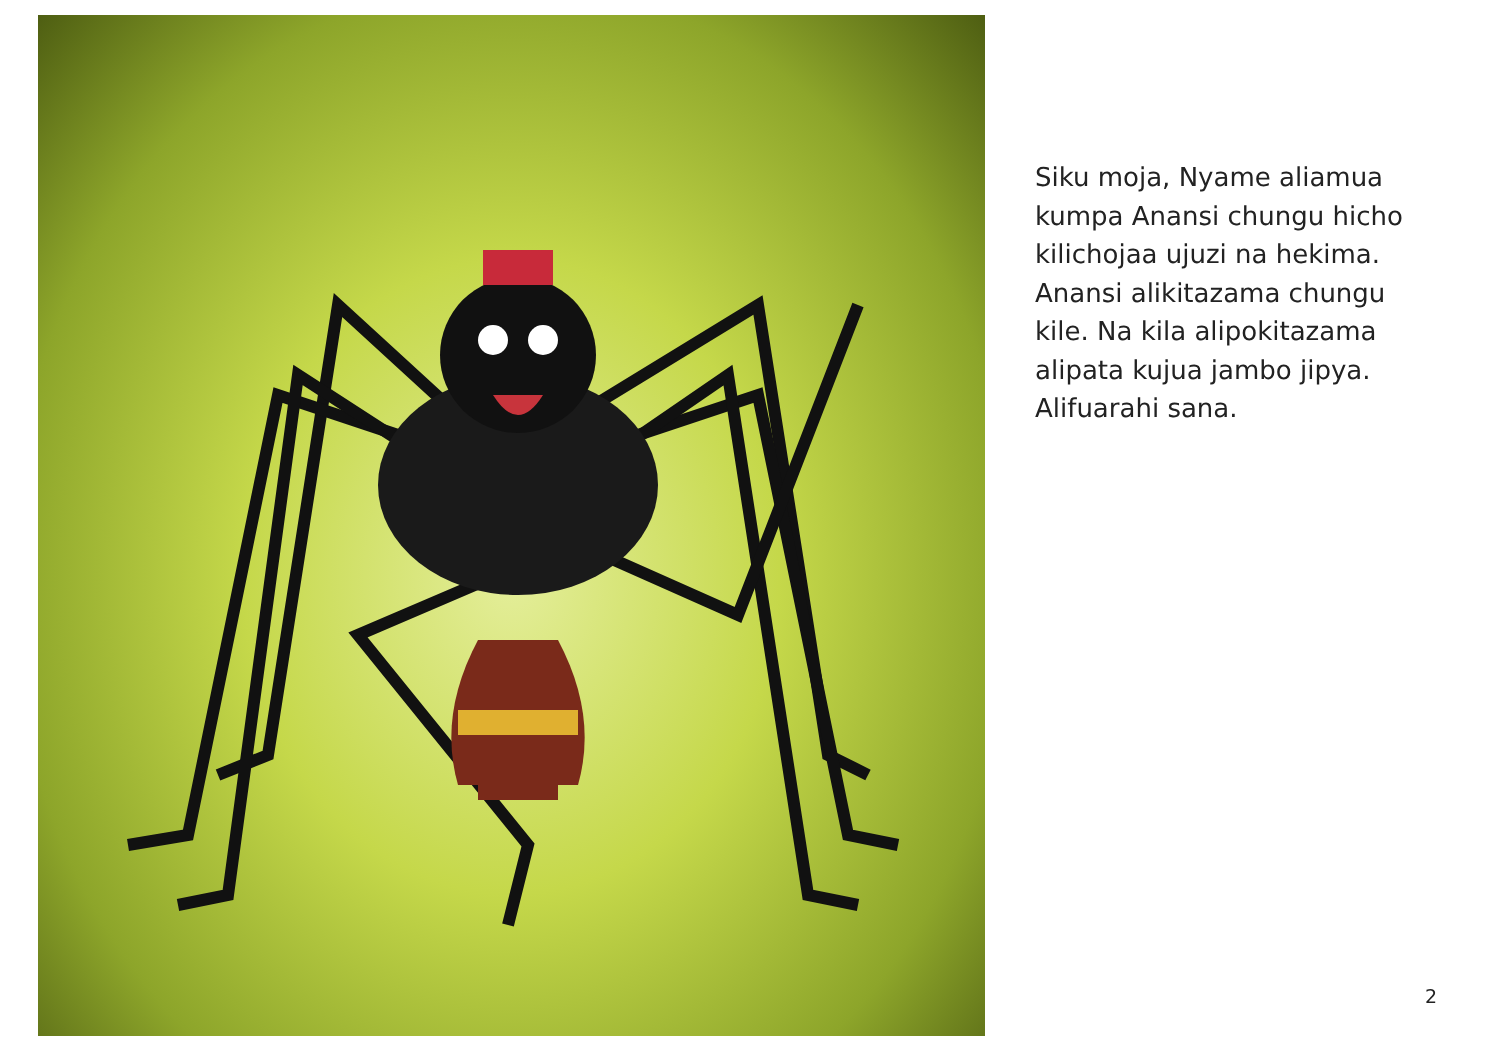Siku moja, Nyame aliamua kumpa Anansi chungu hicho kilichojaa ujuzi na hekima. Anansi alikitazama chungu kile. Na kila alipokitazama alipata kujua jambo jipya. Alifuarahi sana.
2